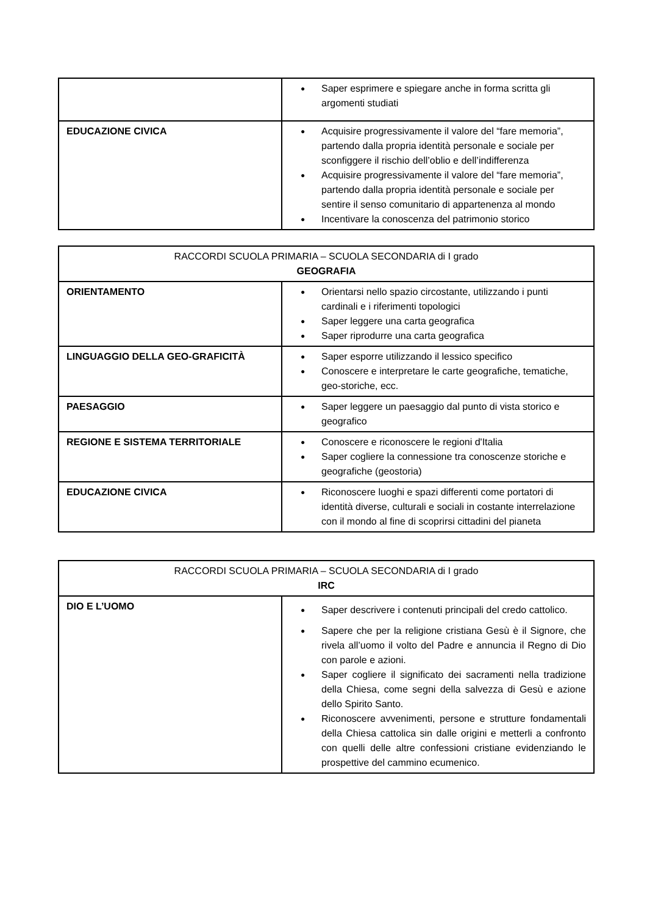| | Saper esprimere e spiegare anche in forma scritta gli argomenti studiati |
| EDUCAZIONE CIVICA | Acquisire progressivamente il valore del “fare memoria”, partendo dalla propria identità personale e sociale per sconfiggere il rischio dell’oblio e dell’indifferenza Acquisire progressivamente il valore del “fare memoria”, partendo dalla propria identità personale e sociale per sentire il senso comunitario di appartenenza al mondo Incentivare la conoscenza del patrimonio storico |
| RACCORDI SCUOLA PRIMARIA – SCUOLA SECONDARIA di I grado GEOGRAFIA | |
| ORIENTAMENTO | Orientarsi nello spazio circostante, utilizzando i punti cardinali e i riferimenti topologici Saper leggere una carta geografica Saper riprodurre una carta geografica |
| LINGUAGGIO DELLA GEO-GRAFICITÀ | Saper esporre utilizzando il lessico specifico Conoscere e interpretare le carte geografiche, tematiche, geo-storiche, ecc. |
| PAESAGGIO | Saper leggere un paesaggio dal punto di vista storico e geografico |
| REGIONE E SISTEMA TERRITORIALE | Conoscere e riconoscere le regioni d'Italia Saper cogliere la connessione tra conoscenze storiche e geografiche (geostoria) |
| EDUCAZIONE CIVICA | Riconoscere luoghi e spazi differenti come portatori di identità diverse, culturali e sociali in costante interrelazione con il mondo al fine di scoprirsi cittadini del pianeta |
| RACCORDI SCUOLA PRIMARIA – SCUOLA SECONDARIA di I grado IRC | |
| DIO E L’UOMO | Saper descrivere i contenuti principali del credo cattolico. Sapere che per la religione cristiana Gesù è il Signore, che rivela all’uomo il volto del Padre e annuncia il Regno di Dio con parole e azioni. Saper cogliere il significato dei sacramenti nella tradizione della Chiesa, come segni della salvezza di Gesù e azione dello Spirito Santo. Riconoscere avvenimenti, persone e strutture fondamentali della Chiesa cattolica sin dalle origini e metterli a confronto con quelli delle altre confessioni cristiane evidenziando le prospettive del cammino ecumenico. |